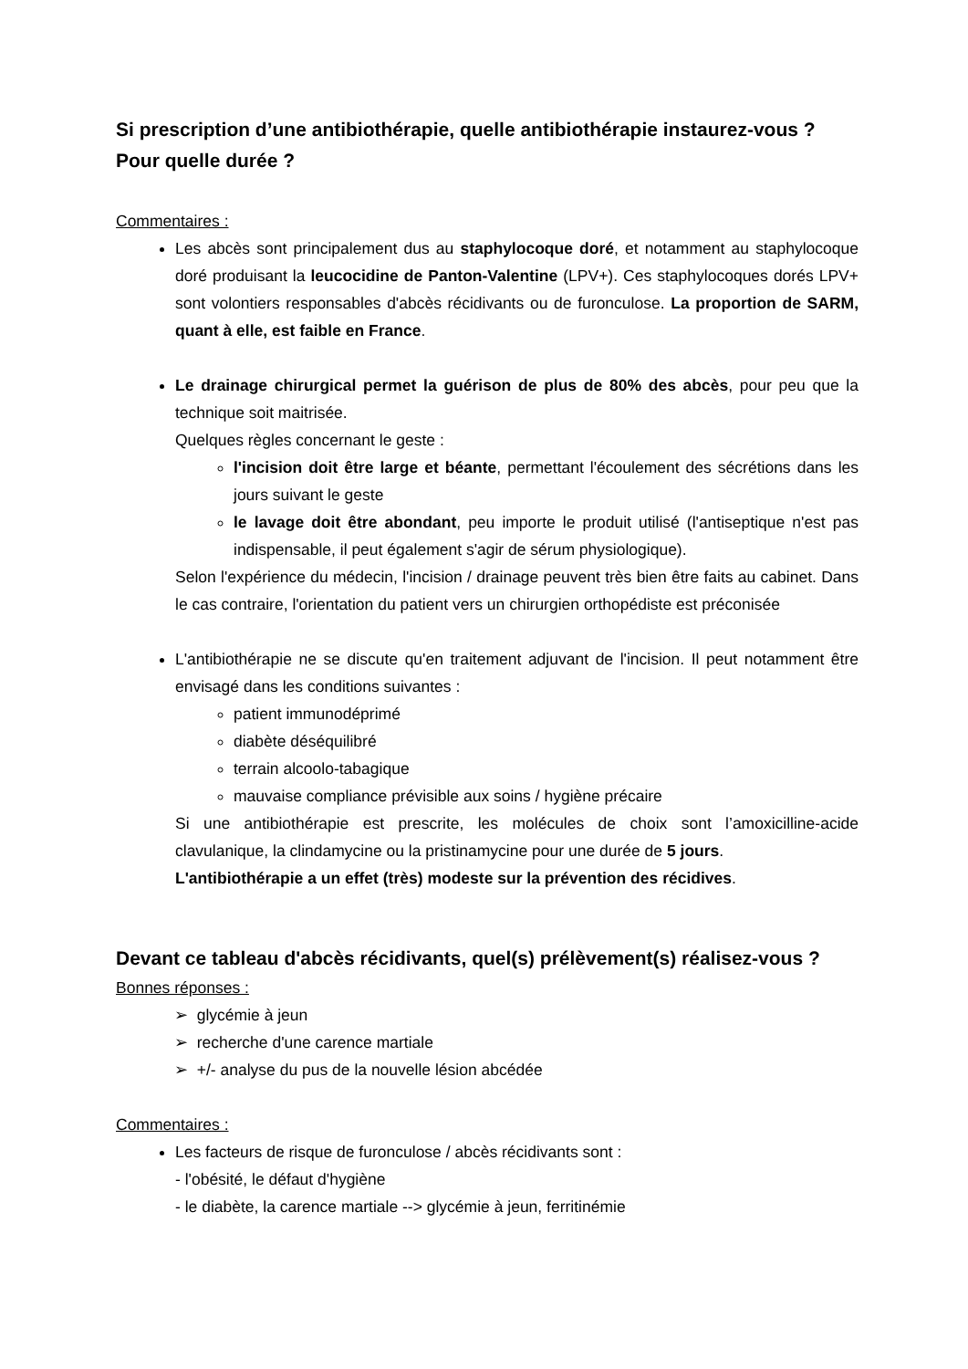Si prescription d’une antibiothérapie, quelle antibiothérapie instaurez-vous ? Pour quelle durée ?
Commentaires :
Les abcès sont principalement dus au staphylocoque doré, et notamment au staphylocoque doré produisant la leucocidine de Panton-Valentine (LPV+). Ces staphylocoques dorés LPV+ sont volontiers responsables d'abcès récidivants ou de furonculose. La proportion de SARM, quant à elle, est faible en France.
Le drainage chirurgical permet la guérison de plus de 80% des abcès, pour peu que la technique soit maitrisée.
Quelques règles concernant le geste :
l'incision doit être large et béante, permettant l'écoulement des sécrétions dans les jours suivant le geste
le lavage doit être abondant, peu importe le produit utilisé (l'antiseptique n'est pas indispensable, il peut également s'agir de sérum physiologique).
Selon l'expérience du médecin, l'incision / drainage peuvent très bien être faits au cabinet. Dans le cas contraire, l'orientation du patient vers un chirurgien orthopédiste est préconisée
L'antibiothérapie ne se discute qu'en traitement adjuvant de l'incision. Il peut notamment être envisagé dans les conditions suivantes :
patient immunodéprimé
diabète déséquilibré
terrain alcoolo-tabagique
mauvaise compliance prévisible aux soins / hygiène précaire
Si une antibiothérapie est prescrite, les molécules de choix sont l’amoxicilline-acide clavulanique, la clindamycine ou la pristinamycine pour une durée de 5 jours.
L'antibiothérapie a un effet (très) modeste sur la prévention des récidives.
Devant ce tableau d'abcès récidivants, quel(s) prélèvement(s) réalisez-vous ?
Bonnes réponses :
➢ glycémie à jeun
➢ recherche d'une carence martiale
➢ +/- analyse du pus de la nouvelle lésion abcédée
Commentaires :
Les facteurs de risque de furonculose / abcès récidivants sont :
- l'obésité, le défaut d'hygiène
- le diabète, la carence martiale --> glycémie à jeun, ferritinémie